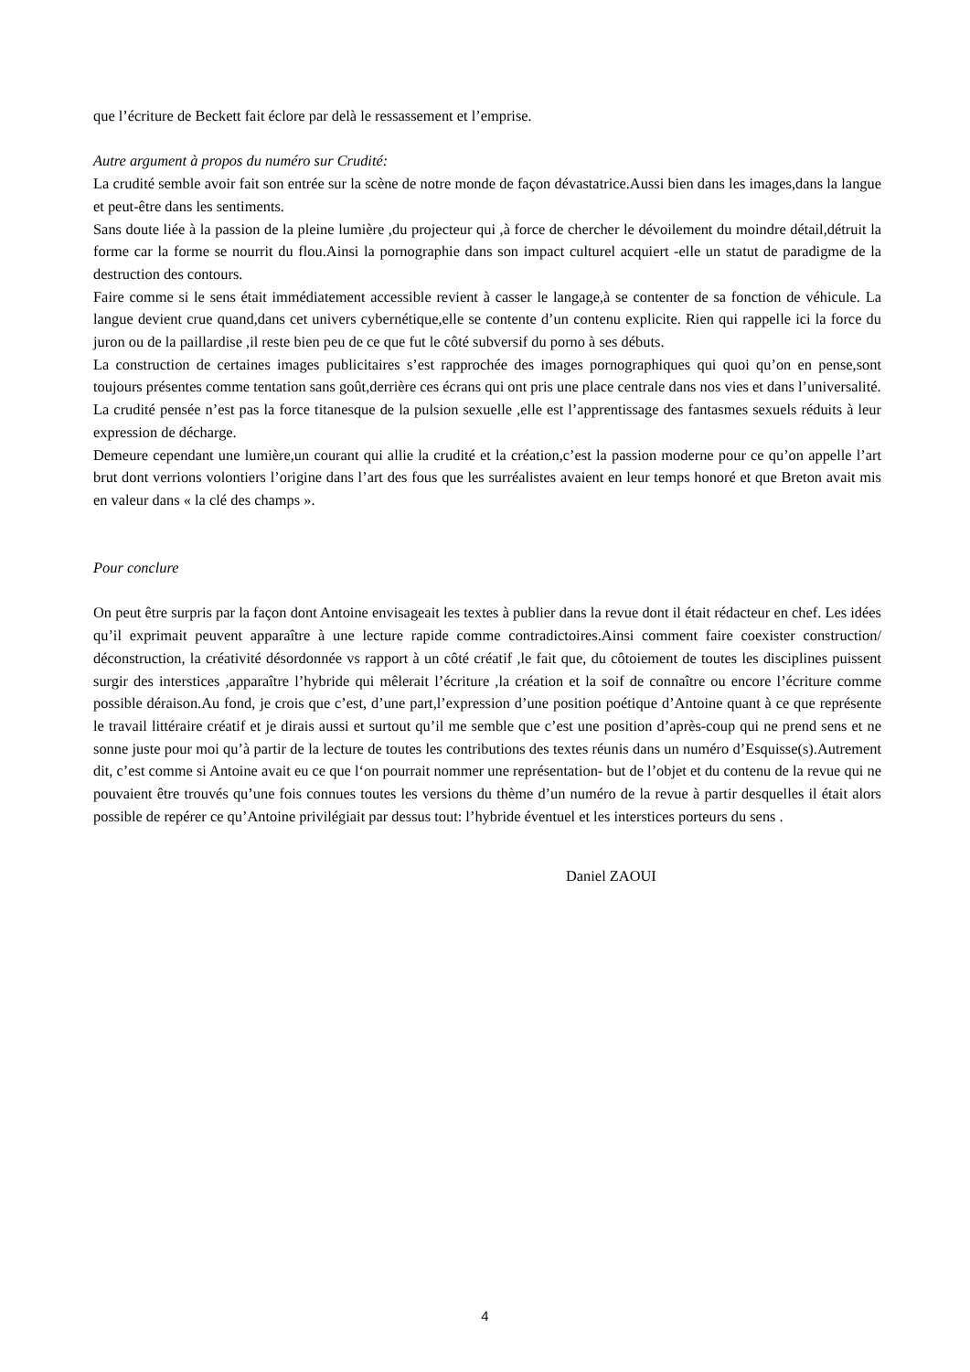que l’écriture de Beckett fait éclore par delà le ressassement et l’emprise.
Autre argument à propos du numéro sur Crudité:
La crudité semble avoir fait son entrée sur la scène de notre monde de façon dévastatrice.Aussi bien dans les images,dans la langue et peut-être dans les sentiments.
Sans doute liée à la passion de la pleine lumière ,du projecteur qui ,à force de chercher le dévoilement du moindre détail,détruit la forme car la forme se nourrit du flou.Ainsi la pornographie dans son impact culturel acquiert -elle un statut de paradigme de la destruction des contours.
Faire comme si le sens était immédiatement accessible revient à casser le langage,à se contenter de sa fonction de véhicule. La langue devient crue quand,dans cet univers cybernétique,elle se contente d’un contenu explicite. Rien qui rappelle ici la force du juron ou de la paillardise ,il reste bien peu de ce que fut le côté subversif du porno à ses débuts.
La construction de certaines images publicitaires s’est rapprochée des images pornographiques qui quoi qu’on en pense,sont toujours présentes comme tentation sans goût,derrière ces écrans qui ont pris une place centrale dans nos vies et dans l’universalité.
La crudité pensée n’est pas la force titanesque de la pulsion sexuelle ,elle est l’apprentissage des fantasmes sexuels réduits à leur expression de décharge.
Demeure cependant une lumière,un courant qui allie la crudité et la création,c’est la passion moderne pour ce qu’on appelle l’art brut dont verrions volontiers l’origine dans l’art des fous que les surréalistes avaient en leur temps honoré et que Breton avait mis en valeur dans « la clé des champs ».
Pour conclure
On peut être surpris par la façon dont Antoine envisageait les textes à publier dans la revue dont il était rédacteur en chef. Les idées qu’il exprimait peuvent apparaître à une lecture rapide comme contradictoires.Ainsi comment faire coexister construction/ déconstruction, la créativité désordonnée vs rapport à un côté créatif ,le fait que, du côtoiement de toutes les disciplines puissent surgir des interstices ,apparaître l’hybride qui mêlerait l’écriture ,la création et la soif de connaître ou encore l’écriture comme possible déraison.Au fond, je crois que c’est, d’une part,l’expression d’une position poétique d’Antoine quant à ce que représente le travail littéraire créatif et je dirais aussi et surtout qu’il me semble que c’est une position d’après-coup qui ne prend sens et ne sonne juste pour moi qu’à partir de la lecture de toutes les contributions des textes réunis dans un numéro d’Esquisse(s).Autrement dit, c’est comme si Antoine avait eu ce que l‘on pourrait nommer une représentation- but de l’objet et du contenu de la revue qui ne pouvaient être trouvés qu’une fois connues toutes les versions du thème d’un numéro de la revue à partir desquelles il était alors possible de repérer ce qu’Antoine privilégiait par dessus tout: l’hybride éventuel et les interstices porteurs du sens .
Daniel ZAOUI
4